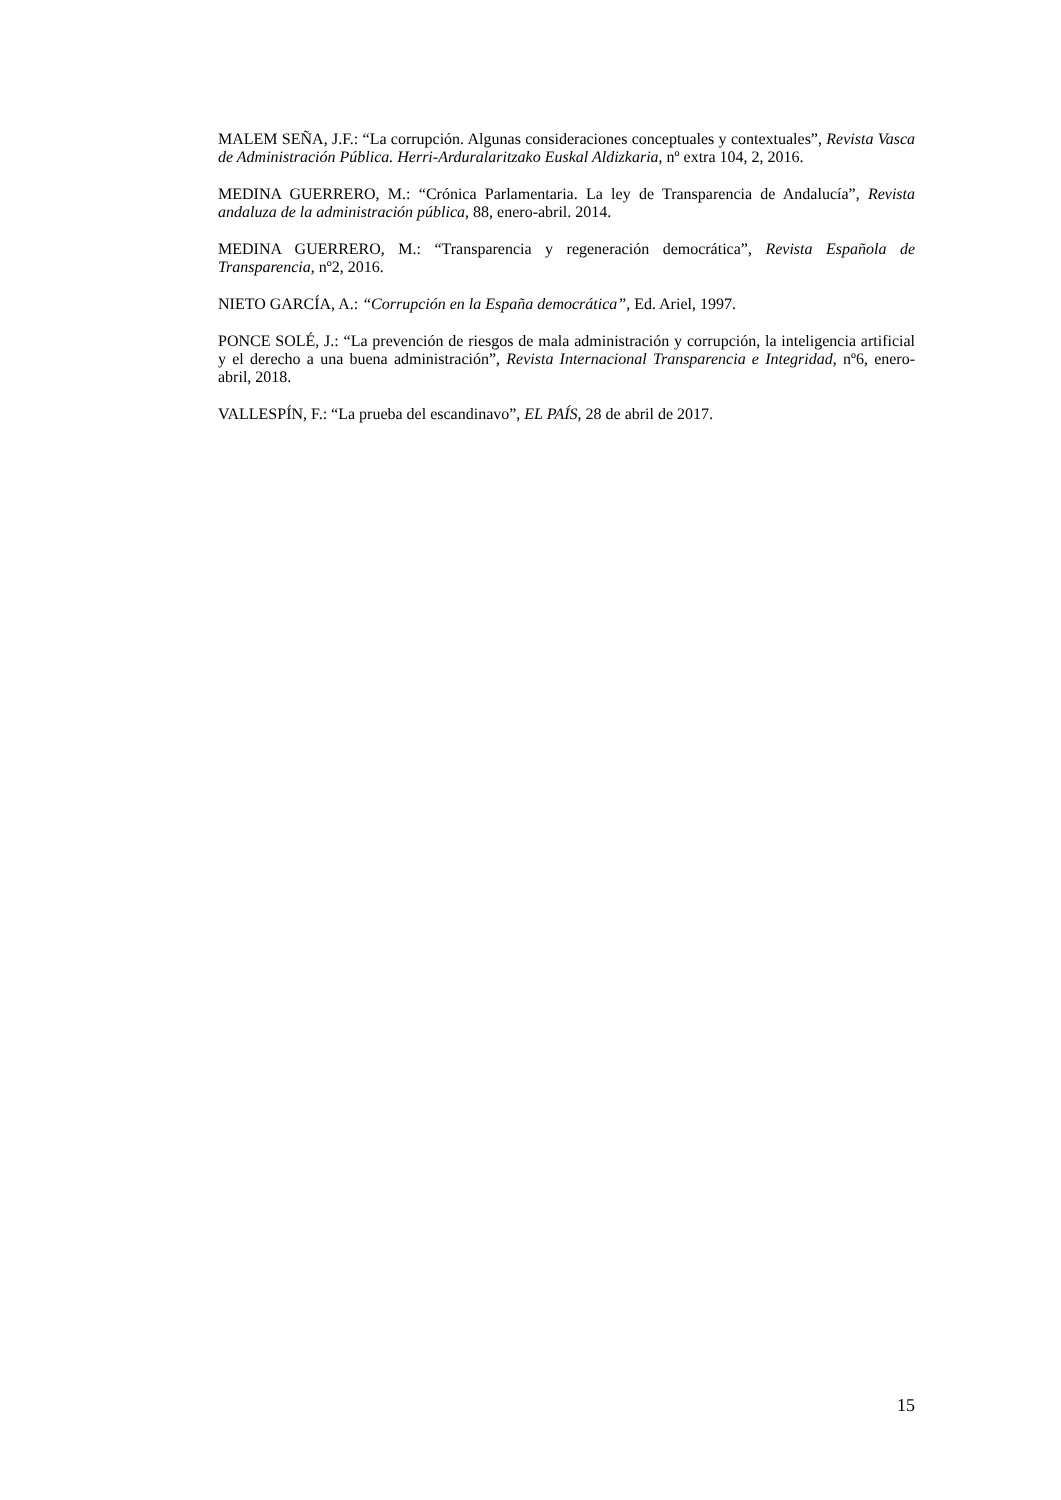MALEM SEÑA, J.F.: “La corrupción. Algunas consideraciones conceptuales y contextuales”, Revista Vasca de Administración Pública. Herri-Arduralaritzako Euskal Aldizkaria, nº extra 104, 2, 2016.
MEDINA GUERRERO, M.: “Crónica Parlamentaria. La ley de Transparencia de Andalucía”, Revista andaluza de la administración pública, 88, enero-abril. 2014.
MEDINA GUERRERO, M.: “Transparencia y regeneración democrática”, Revista Española de Transparencia, nº2, 2016.
NIETO GARCÍA, A.: “Corrupción en la España democrática”, Ed. Ariel, 1997.
PONCE SOLÉ, J.: “La prevención de riesgos de mala administración y corrupción, la inteligencia artificial y el derecho a una buena administración”, Revista Internacional Transparencia e Integridad, nº6, enero-abril, 2018.
VALLESPÍN, F.: “La prueba del escandinavo”, EL PAÍS, 28 de abril de 2017.
15